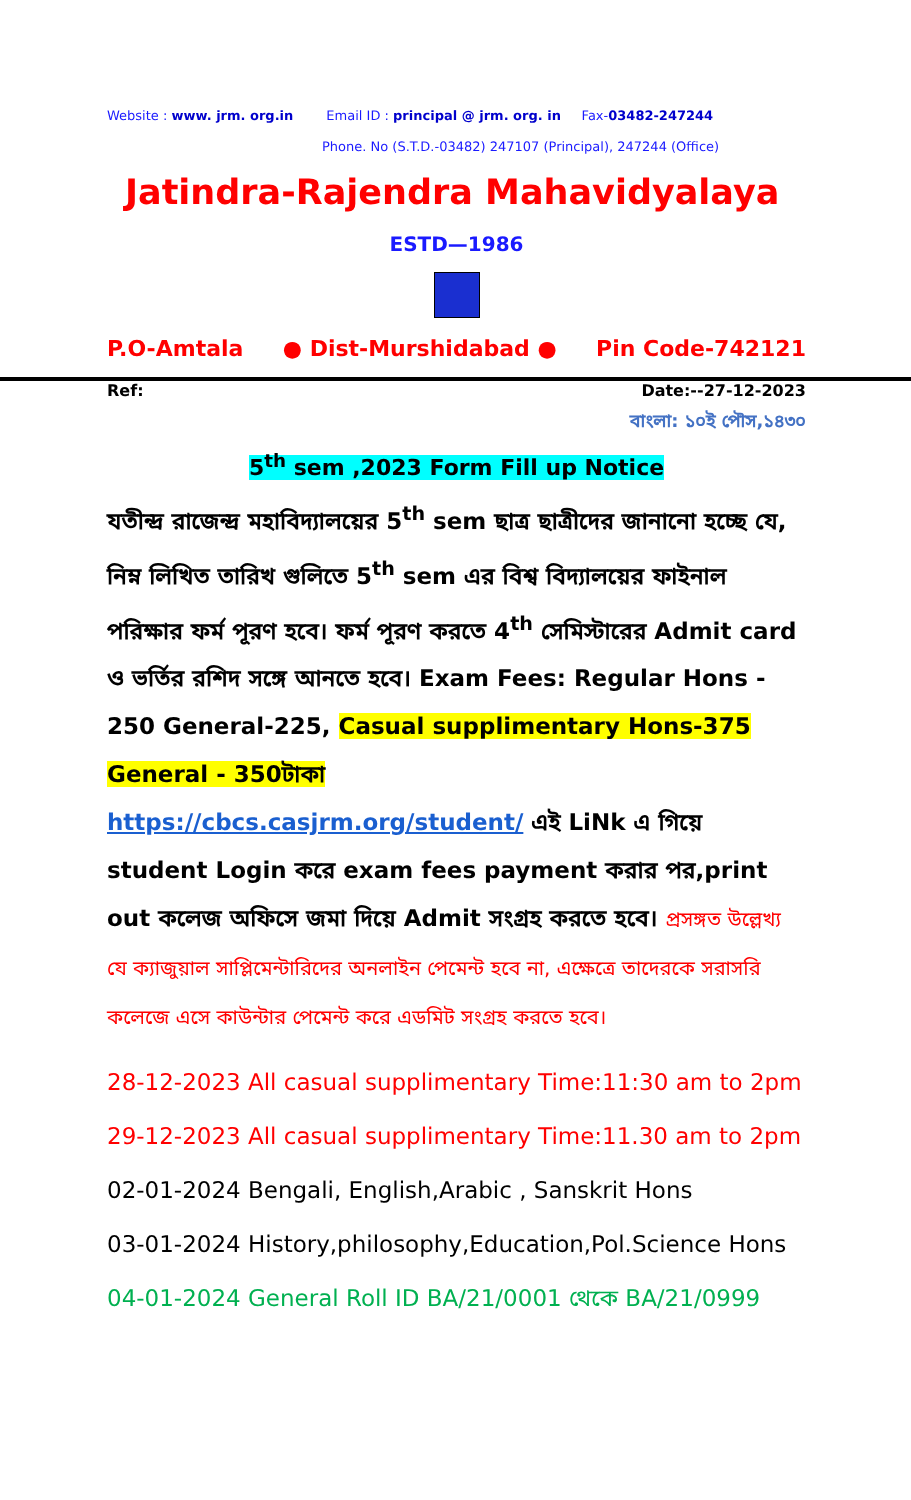Website : www. jrm. org.in Email ID : principal @ jrm. org. in Fax-03482-247244
Phone. No (S.T.D.-03482) 247107 (Principal), 247244 (Office)
Jatindra-Rajendra Mahavidyalaya
ESTD—1986
P.O-Amtala ● Dist-Murshidabad ● Pin Code-742121
Ref: Date:--27-12-2023
বাংলা: ১০ই পৌস,১৪৩০
5<sup>th</sup> sem ,2023 Form Fill up Notice
যতীন্দ্র রাজেন্দ্র মহাবিদ্যালয়ের 5<sup>th</sup> sem ছাত্র ছাত্রীদের জানানো হচ্ছে যে, নিম্ন লিখিত তারিখ গুলিতে 5<sup>th</sup> sem এর বিশ্ব বিদ্যালয়ের ফাইনাল পরিক্ষার ফর্ম পূরণ হবে। ফর্ম পূরণ করতে 4<sup>th</sup> সেমিস্টারের Admit card ও ভর্তির রশিদ সঙ্গে আনতে হবে। Exam Fees: Regular Hons - 250 General-225, Casual supplimentary Hons-375 General - 350টাকা
https://cbcs.casjrm.org/student/ এই LiNk এ গিয়ে student Login করে exam fees payment করার পর,print out কলেজ অফিসে জমা দিয়ে Admit সংগ্রহ করতে হবে। প্রসঙ্গত উল্লেখ্য যে ক্যাজুয়াল সাপ্লিমেন্টারিদের অনলাইন পেমেন্ট হবে না, এক্ষেত্রে তাদেরকে সরাসরি কলেজে এসে কাউন্টার পেমেন্ট করে এডমিট সংগ্রহ করতে হবে।
28-12-2023 All casual supplimentary Time:11:30 am to 2pm
29-12-2023 All casual supplimentary Time:11.30 am to 2pm
02-01-2024 Bengali, English,Arabic , Sanskrit Hons
03-01-2024 History,philosophy,Education,Pol.Science Hons
04-01-2024 General Roll ID BA/21/0001 থেকে BA/21/0999